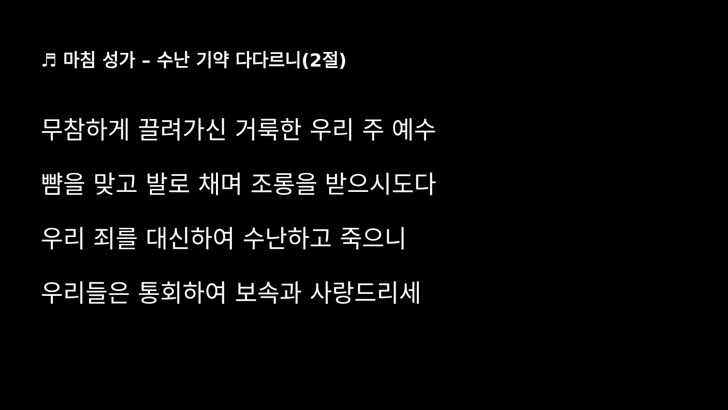♬ 마침 성가 – 수난 기약 다다르니(2절)
무참하게 끌려가신 거룩한 우리 주 예수
뺨을 맞고 발로 채며 조롱을 받으시도다
우리 죄를 대신하여 수난하고 죽으니
우리들은 통회하여 보속과 사랑드리세